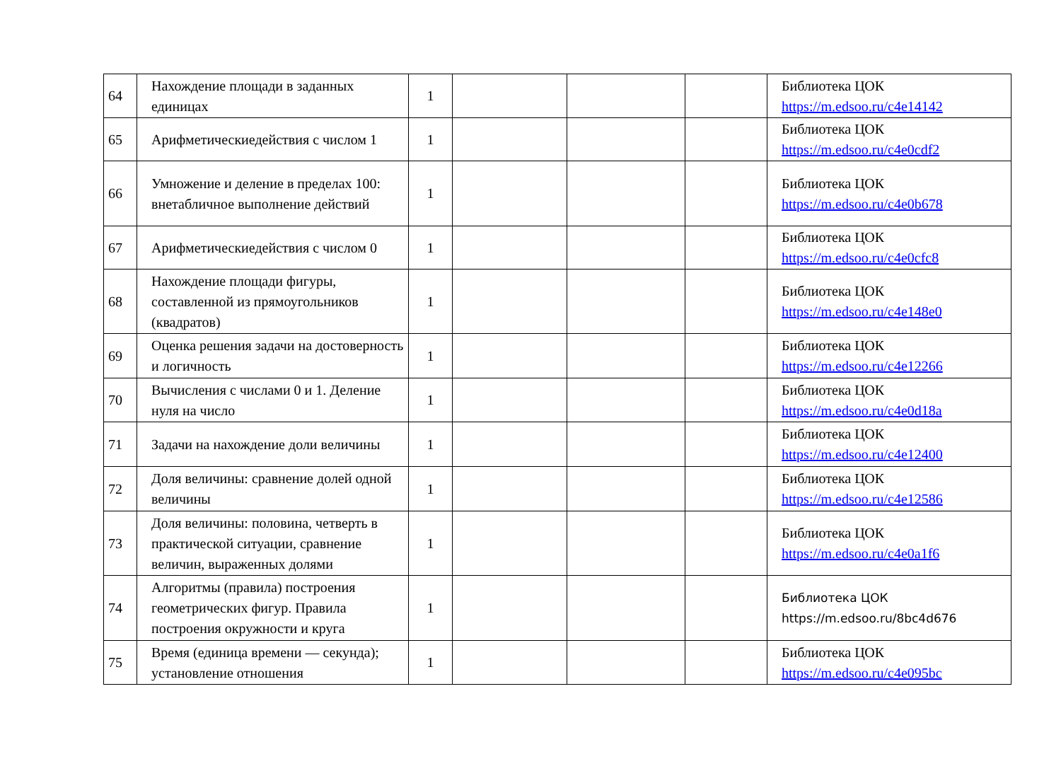| 64 | Нахождение площади в заданных единицах | 1 | | | | Библиотека ЦОК https://m.edsoo.ru/c4e14142 |
| 65 | Арифметическиедействия с числом 1 | 1 | | | | Библиотека ЦОК https://m.edsoo.ru/c4e0cdf2 |
| 66 | Умножение и деление в пределах 100: внетабличное выполнение действий | 1 | | | | Библиотека ЦОК https://m.edsoo.ru/c4e0b678 |
| 67 | Арифметическиедействия с числом 0 | 1 | | | | Библиотека ЦОК https://m.edsoo.ru/c4e0cfc8 |
| 68 | Нахождение площади фигуры, составленной из прямоугольников (квадратов) | 1 | | | | Библиотека ЦОК https://m.edsoo.ru/c4e148e0 |
| 69 | Оценка решения задачи на достоверность и логичность | 1 | | | | Библиотека ЦОК https://m.edsoo.ru/c4e12266 |
| 70 | Вычисления с числами 0 и 1. Деление нуля на число | 1 | | | | Библиотека ЦОК https://m.edsoo.ru/c4e0d18a |
| 71 | Задачи на нахождение доли величины | 1 | | | | Библиотека ЦОК https://m.edsoo.ru/c4e12400 |
| 72 | Доля величины: сравнение долей одной величины | 1 | | | | Библиотека ЦОК https://m.edsoo.ru/c4e12586 |
| 73 | Доля величины: половина, четверть в практической ситуации, сравнение величин, выраженных долями | 1 | | | | Библиотека ЦОК https://m.edsoo.ru/c4e0a1f6 |
| 74 | Алгоритмы (правила) построения геометрических фигур. Правила построения окружности и круга | 1 | | | | Библиотека ЦОК https://m.edsoo.ru/8bc4d676 |
| 75 | Время (единица времени — секунда); установление отношения | 1 | | | | Библиотека ЦОК https://m.edsoo.ru/c4e095bc |